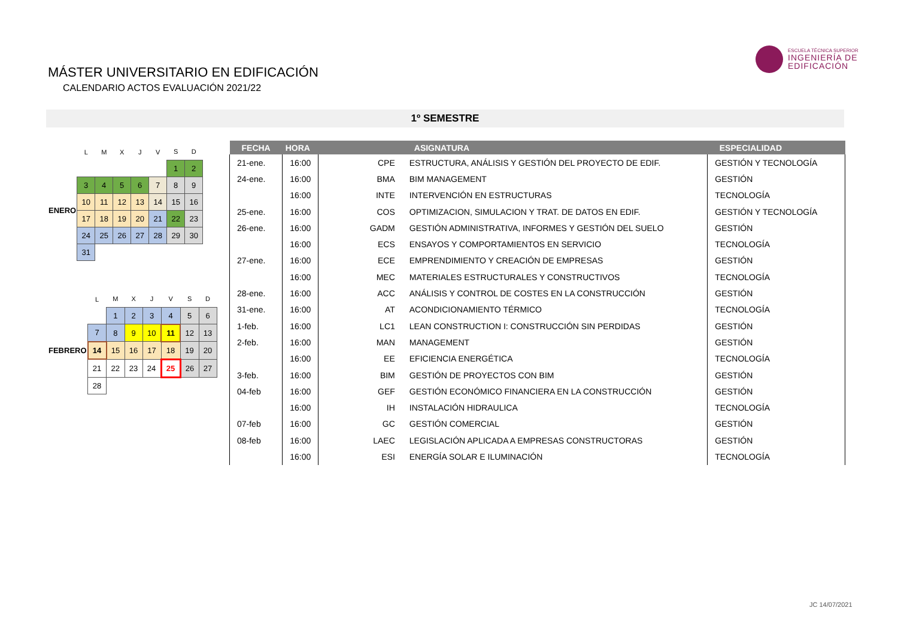MÁSTER UNIVERSITARIO EN EDIFICACIÓN
CALENDARIO ACTOS EVALUACIÓN 2021/22
ESCUELA TÉCNICA SUPERIOR
INGENIERÍA DE
EDIFICACIÓN
1º SEMESTRE
| | L | M | X | J | V | S | D |
| ENERO | | | | | | 1 | 2 |
| | 3 | 4 | 5 | 6 | 7 | 8 | 9 |
| | 10 | 11 | 12 | 13 | 14 | 15 | 16 |
| | 17 | 18 | 19 | 20 | 21 | 22 | 23 |
| | 24 | 25 | 26 | 27 | 28 | 29 | 30 |
| | 31 | | | | | | |
| | L | M | X | J | V | S | D |
| FEBRERO | | 1 | 2 | 3 | 4 | 5 | 6 |
| | 7 | 8 | 9 | 10 | 11 | 12 | 13 |
| | 14 | 15 | 16 | 17 | 18 | 19 | 20 |
| | 21 | 22 | 23 | 24 | 25 | 26 | 27 |
| | 28 | | | | | | |
| FECHA | HORA | | ASIGNATURA | ESPECIALIDAD |
| --- | --- | --- | --- | --- |
| 21-ene. | 16:00 | CPE | ESTRUCTURA, ANÁLISIS Y GESTIÓN DEL PROYECTO DE EDIF. | GESTIÓN Y TECNOLOGÍA |
| 24-ene. | 16:00 | BMA | BIM MANAGEMENT | GESTIÓN |
| | 16:00 | INTE | INTERVENCIÓN EN ESTRUCTURAS | TECNOLOGÍA |
| 25-ene. | 16:00 | COS | OPTIMIZACION, SIMULACION Y TRAT. DE DATOS EN EDIF. | GESTIÓN Y TECNOLOGÍA |
| 26-ene. | 16:00 | GADM | GESTIÓN ADMINISTRATIVA, INFORMES Y GESTIÓN DEL SUELO | GESTIÓN |
| | 16:00 | ECS | ENSAYOS Y COMPORTAMIENTOS EN SERVICIO | TECNOLOGÍA |
| 27-ene. | 16:00 | ECE | EMPRENDIMIENTO Y CREACIÓN DE EMPRESAS | GESTIÓN |
| | 16:00 | MEC | MATERIALES ESTRUCTURALES Y CONSTRUCTIVOS | TECNOLOGÍA |
| 28-ene. | 16:00 | ACC | ANÁLISIS Y CONTROL DE COSTES EN LA CONSTRUCCIÓN | GESTIÓN |
| 31-ene. | 16:00 | AT | ACONDICIONAMIENTO TÉRMICO | TECNOLOGÍA |
| 1-feb. | 16:00 | LC1 | LEAN CONSTRUCTION I: CONSTRUCCIÓN SIN PERDIDAS | GESTIÓN |
| 2-feb. | 16:00 | MAN | MANAGEMENT | GESTIÓN |
| | 16:00 | EE | EFICIENCIA ENERGÉTICA | TECNOLOGÍA |
| 3-feb. | 16:00 | BIM | GESTIÓN DE PROYECTOS CON BIM | GESTIÓN |
| 04-feb | 16:00 | GEF | GESTIÓN ECONÓMICO FINANCIERA EN LA CONSTRUCCIÓN | GESTIÓN |
| | 16:00 | IH | INSTALACIÓN HIDRAULICA | TECNOLOGÍA |
| 07-feb | 16:00 | GC | GESTIÓN COMERCIAL | GESTIÓN |
| 08-feb | 16:00 | LAEC | LEGISLACIÓN APLICADA A EMPRESAS CONSTRUCTORAS | GESTIÓN |
| | 16:00 | ESI | ENERGÍA SOLAR E ILUMINACIÓN | TECNOLOGÍA |
JC 14/07/2021